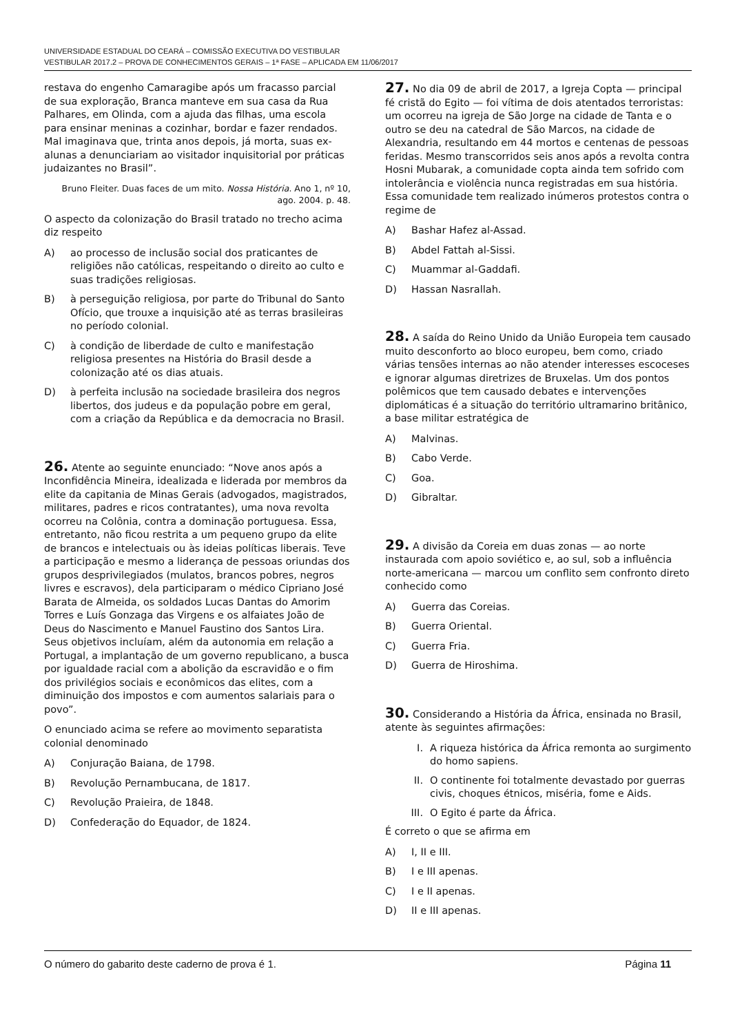UNIVERSIDADE ESTADUAL DO CEARÁ – COMISSÃO EXECUTIVA DO VESTIBULAR
VESTIBULAR 2017.2 – PROVA DE CONHECIMENTOS GERAIS – 1ª FASE – APLICADA EM 11/06/2017
restava do engenho Camaragibe após um fracasso parcial de sua exploração, Branca manteve em sua casa da Rua Palhares, em Olinda, com a ajuda das filhas, uma escola para ensinar meninas a cozinhar, bordar e fazer rendados. Mal imaginava que, trinta anos depois, já morta, suas ex-alunas a denunciariam ao visitador inquisitorial por práticas judaizantes no Brasil”.
Bruno Fleiter. Duas faces de um mito. Nossa História. Ano 1, nº 10, ago. 2004. p. 48.
O aspecto da colonização do Brasil tratado no trecho acima diz respeito
A) ao processo de inclusão social dos praticantes de religiões não católicas, respeitando o direito ao culto e suas tradições religiosas.
B) à perseguição religiosa, por parte do Tribunal do Santo Ofício, que trouxe a inquisição até as terras brasileiras no período colonial.
C) à condição de liberdade de culto e manifestação religiosa presentes na História do Brasil desde a colonização até os dias atuais.
D) à perfeita inclusão na sociedade brasileira dos negros libertos, dos judeus e da população pobre em geral, com a criação da República e da democracia no Brasil.
26. Atente ao seguinte enunciado: “Nove anos após a Inconfidência Mineira, idealizada e liderada por membros da elite da capitania de Minas Gerais (advogados, magistrados, militares, padres e ricos contratantes), uma nova revolta ocorreu na Colônia, contra a dominação portuguesa. Essa, entretanto, não ficou restrita a um pequeno grupo da elite de brancos e intelectuais ou às ideias políticas liberais. Teve a participação e mesmo a liderança de pessoas oriundas dos grupos desprivilegiados (mulatos, brancos pobres, negros livres e escravos), dela participaram o médico Cipriano José Barata de Almeida, os soldados Lucas Dantas do Amorim Torres e Luís Gonzaga das Virgens e os alfaiates João de Deus do Nascimento e Manuel Faustino dos Santos Lira. Seus objetivos incluíam, além da autonomia em relação a Portugal, a implantação de um governo republicano, a busca por igualdade racial com a abolição da escravidão e o fim dos privilégios sociais e econômicos das elites, com a diminuição dos impostos e com aumentos salariais para o povo”.
O enunciado acima se refere ao movimento separatista colonial denominado
A) Conjuração Baiana, de 1798.
B) Revolução Pernambucana, de 1817.
C) Revolução Praieira, de 1848.
D) Confederação do Equador, de 1824.
27. No dia 09 de abril de 2017, a Igreja Copta — principal fé cristã do Egito — foi vítima de dois atentados terroristas: um ocorreu na igreja de São Jorge na cidade de Tanta e o outro se deu na catedral de São Marcos, na cidade de Alexandria, resultando em 44 mortos e centenas de pessoas feridas. Mesmo transcorridos seis anos após a revolta contra Hosni Mubarak, a comunidade copta ainda tem sofrido com intolerância e violência nunca registradas em sua história. Essa comunidade tem realizado inúmeros protestos contra o regime de
A) Bashar Hafez al-Assad.
B) Abdel Fattah al-Sissi.
C) Muammar al-Gaddafi.
D) Hassan Nasrallah.
28. A saída do Reino Unido da União Europeia tem causado muito desconforto ao bloco europeu, bem como, criado várias tensões internas ao não atender interesses escoceses e ignorar algumas diretrizes de Bruxelas. Um dos pontos polêmicos que tem causado debates e intervenções diplomáticas é a situação do território ultramarino britânico, a base militar estratégica de
A) Malvinas.
B) Cabo Verde.
C) Goa.
D) Gibraltar.
29. A divisão da Coreia em duas zonas — ao norte instaurada com apoio soviético e, ao sul, sob a influência norte-americana — marcou um conflito sem confronto direto conhecido como
A) Guerra das Coreias.
B) Guerra Oriental.
C) Guerra Fria.
D) Guerra de Hiroshima.
30. Considerando a História da África, ensinada no Brasil, atente às seguintes afirmações:
I. A riqueza histórica da África remonta ao surgimento do homo sapiens.
II. O continente foi totalmente devastado por guerras civis, choques étnicos, miséria, fome e Aids.
III. O Egito é parte da África.
É correto o que se afirma em
A) I, II e III.
B) I e III apenas.
C) I e II apenas.
D) II e III apenas.
O número do gabarito deste caderno de prova é 1. Página 11